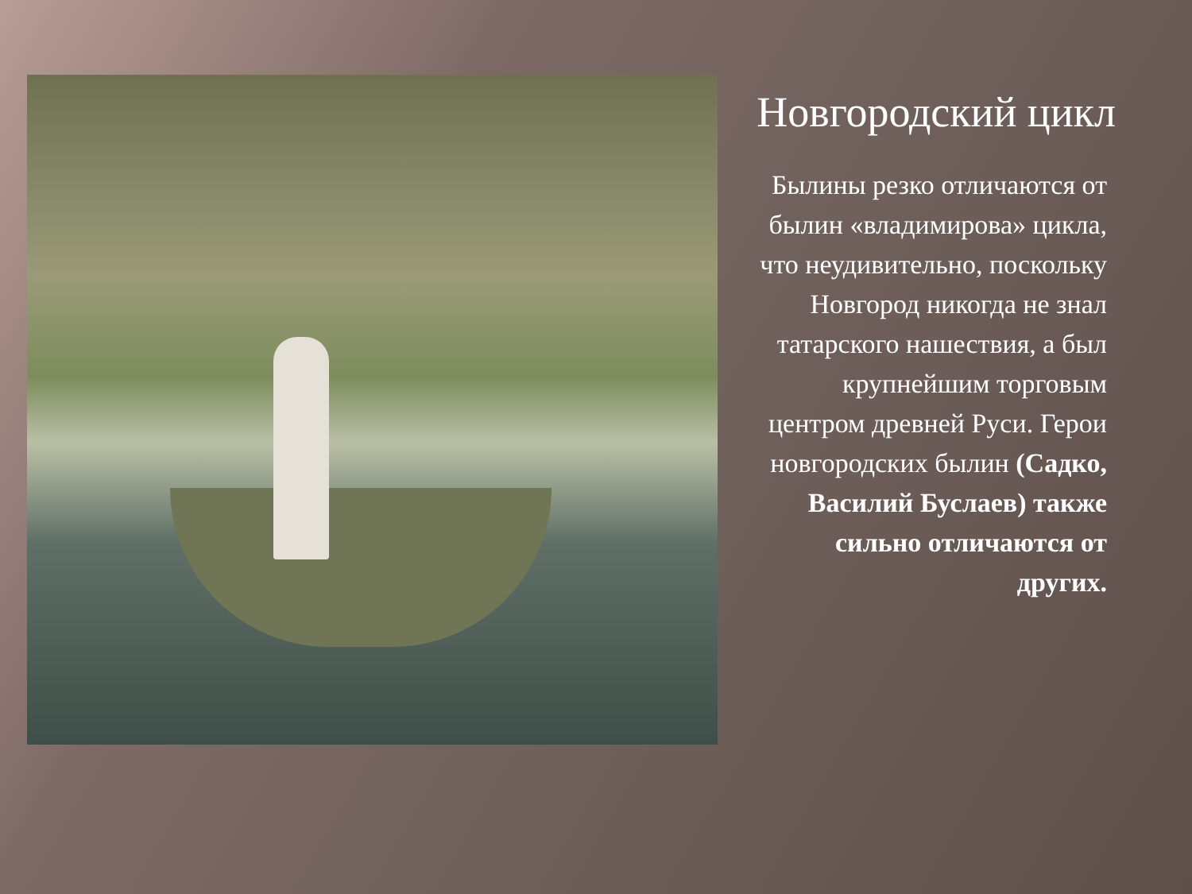Новгородский цикл
Былины резко отличаются от былин «владимирова» цикла, что неудивительно, поскольку Новгород никогда не знал татарского нашествия, а был крупнейшим торговым центром древней Руси. Герои новгородских былин (Садко, Василий Буслаев) также сильно отличаются от других.